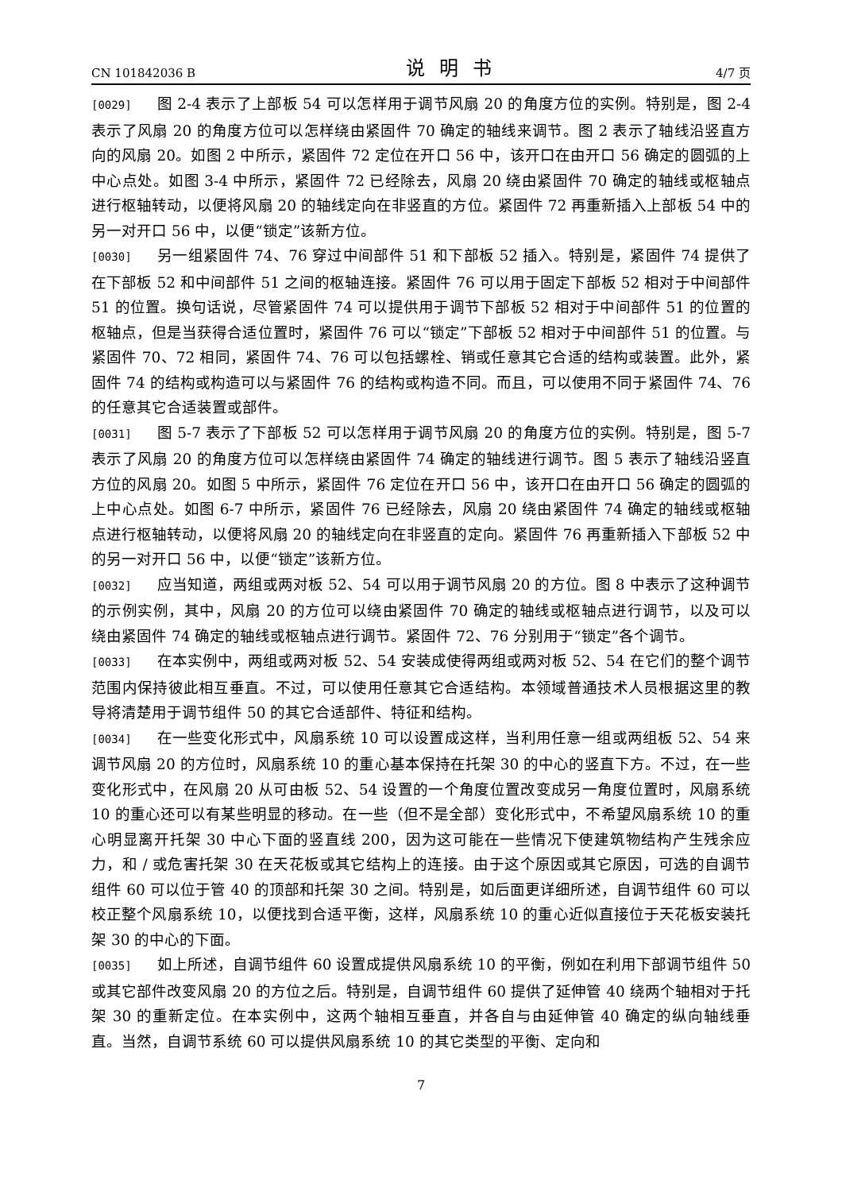CN 101842036 B 说明书 4/7 页
[0029] 图 2-4 表示了上部板 54 可以怎样用于调节风扇 20 的角度方位的实例。特别是，图 2-4 表示了风扇 20 的角度方位可以怎样绕由紧固件 70 确定的轴线来调节。图 2 表示了轴线沿竖直方向的风扇 20。如图 2 中所示，紧固件 72 定位在开口 56 中，该开口在由开口 56 确定的圆弧的上中心点处。如图 3-4 中所示，紧固件 72 已经除去，风扇 20 绕由紧固件 70 确定的轴线或枢轴点进行枢轴转动，以便将风扇 20 的轴线定向在非竖直的方位。紧固件 72 再重新插入上部板 54 中的另一对开口 56 中，以便“锁定”该新方位。
[0030] 另一组紧固件 74、76 穿过中间部件 51 和下部板 52 插入。特别是，紧固件 74 提供了在下部板 52 和中间部件 51 之间的枢轴连接。紧固件 76 可以用于固定下部板 52 相对于中间部件 51 的位置。换句话说，尽管紧固件 74 可以提供用于调节下部板 52 相对于中间部件 51 的位置的枢轴点，但是当获得合适位置时，紧固件 76 可以“锁定”下部板 52 相对于中间部件 51 的位置。与紧固件 70、72 相同，紧固件 74、76 可以包括螺栓、销或任意其它合适的结构或装置。此外，紧固件 74 的结构或构造可以与紧固件 76 的结构或构造不同。而且，可以使用不同于紧固件 74、76 的任意其它合适装置或部件。
[0031] 图 5-7 表示了下部板 52 可以怎样用于调节风扇 20 的角度方位的实例。特别是，图 5-7 表示了风扇 20 的角度方位可以怎样绕由紧固件 74 确定的轴线进行调节。图 5 表示了轴线沿竖直方位的风扇 20。如图 5 中所示，紧固件 76 定位在开口 56 中，该开口在由开口 56 确定的圆弧的上中心点处。如图 6-7 中所示，紧固件 76 已经除去，风扇 20 绕由紧固件 74 确定的轴线或枢轴点进行枢轴转动，以便将风扇 20 的轴线定向在非竖直的定向。紧固件 76 再重新插入下部板 52 中的另一对开口 56 中，以便“锁定”该新方位。
[0032] 应当知道，两组或两对板 52、54 可以用于调节风扇 20 的方位。图 8 中表示了这种调节的示例实例，其中，风扇 20 的方位可以绕由紧固件 70 确定的轴线或枢轴点进行调节，以及可以绕由紧固件 74 确定的轴线或枢轴点进行调节。紧固件 72、76 分别用于“锁定”各个调节。
[0033] 在本实例中，两组或两对板 52、54 安装成使得两组或两对板 52、54 在它们的整个调节范围内保持彼此相互垂直。不过，可以使用任意其它合适结构。本领域普通技术人员根据这里的教导将清楚用于调节组件 50 的其它合适部件、特征和结构。
[0034] 在一些变化形式中，风扇系统 10 可以设置成这样，当利用任意一组或两组板 52、54 来调节风扇 20 的方位时，风扇系统 10 的重心基本保持在托架 30 的中心的竖直下方。不过，在一些变化形式中，在风扇 20 从可由板 52、54 设置的一个角度位置改变成另一角度位置时，风扇系统 10 的重心还可以有某些明显的移动。在一些（但不是全部）变化形式中，不希望风扇系统 10 的重心明显离开托架 30 中心下面的竖直线 200，因为这可能在一些情况下使建筑物结构产生残余应力，和 / 或危害托架 30 在天花板或其它结构上的连接。由于这个原因或其它原因，可选的自调节组件 60 可以位于管 40 的顶部和托架 30 之间。特别是，如后面更详细所述，自调节组件 60 可以校正整个风扇系统 10，以便找到合适平衡，这样，风扇系统 10 的重心近似直接位于天花板安装托架 30 的中心的下面。
[0035] 如上所述，自调节组件 60 设置成提供风扇系统 10 的平衡，例如在利用下部调节组件 50 或其它部件改变风扇 20 的方位之后。特别是，自调节组件 60 提供了延伸管 40 绕两个轴相对于托架 30 的重新定位。在本实例中，这两个轴相互垂直，并各自与由延伸管 40 确定的纵向轴线垂直。当然，自调节系统 60 可以提供风扇系统 10 的其它类型的平衡、定向和
7